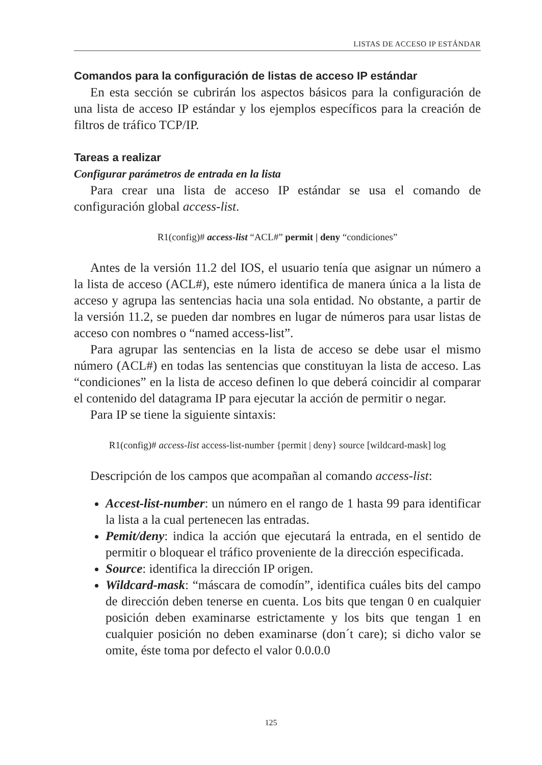LISTAS DE ACCESO IP ESTÁNDAR
Comandos para la configuración de listas de acceso IP estándar
En esta sección se cubrirán los aspectos básicos para la configuración de una lista de acceso IP estándar y los ejemplos específicos para la creación de filtros de tráfico TCP/IP.
Tareas a realizar
Configurar parámetros de entrada en la lista
Para crear una lista de acceso IP estándar se usa el comando de configuración global access-list.
R1(config)# access-list “ACL#” permit | deny “condiciones”
Antes de la versión 11.2 del IOS, el usuario tenía que asignar un número a la lista de acceso (ACL#), este número identifica de manera única a la lista de acceso y agrupa las sentencias hacia una sola entidad. No obstante, a partir de la versión 11.2, se pueden dar nombres en lugar de números para usar listas de acceso con nombres o “named access-list”.
Para agrupar las sentencias en la lista de acceso se debe usar el mismo número (ACL#) en todas las sentencias que constituyan la lista de acceso. Las “condiciones” en la lista de acceso definen lo que deberá coincidir al comparar el contenido del datagrama IP para ejecutar la acción de permitir o negar.
Para IP se tiene la siguiente sintaxis:
R1(config)# access-list access-list-number {permit | deny} source [wildcard-mask] log
Descripción de los campos que acompañan al comando access-list:
Accest-list-number: un número en el rango de 1 hasta 99 para identificar la lista a la cual pertenecen las entradas.
Pemit/deny: indica la acción que ejecutará la entrada, en el sentido de permitir o bloquear el tráfico proveniente de la dirección especificada.
Source: identifica la dirección IP origen.
Wildcard-mask: “máscara de comodín”, identifica cuáles bits del campo de dirección deben tenerse en cuenta. Los bits que tengan 0 en cualquier posición deben examinarse estrictamente y los bits que tengan 1 en cualquier posición no deben examinarse (don´t care); si dicho valor se omite, éste toma por defecto el valor 0.0.0.0
125